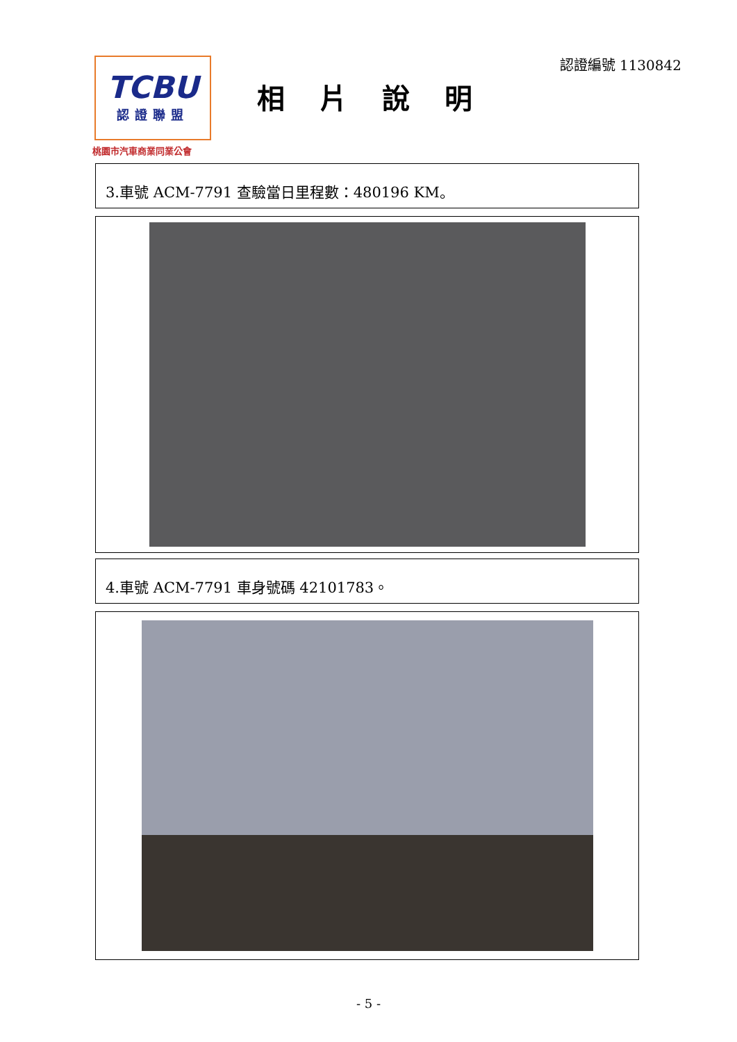TCBU
認證聯盟
桃園市汽車商業同業公會
相片說明
認證編號 1130842
3.車號 ACM-7791 查驗當日里程數：480196 KM。
4.車號 ACM-7791 車身號碼 42101783。
- 5 -